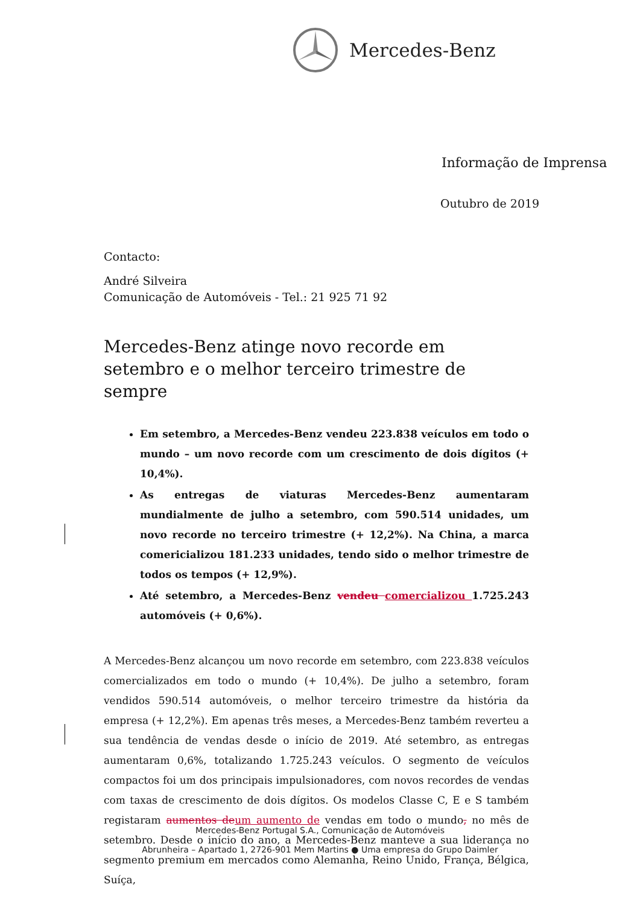Mercedes-Benz
Informação de Imprensa
Outubro de 2019
Contacto:
André Silveira
Comunicação de Automóveis - Tel.: 21 925 71 92
Mercedes-Benz atinge novo recorde em setembro e o melhor terceiro trimestre de sempre
Em setembro, a Mercedes-Benz vendeu 223.838 veículos em todo o mundo – um novo recorde com um crescimento de dois dígitos (+ 10,4%).
As entregas de viaturas Mercedes-Benz aumentaram mundialmente de julho a setembro, com 590.514 unidades, um novo recorde no terceiro trimestre (+ 12,2%). Na China, a marca comericializou 181.233 unidades, tendo sido o melhor trimestre de todos os tempos (+ 12,9%).
Até setembro, a Mercedes-Benz vendeu comercializou 1.725.243 automóveis (+ 0,6%).
A Mercedes-Benz alcançou um novo recorde em setembro, com 223.838 veículos comercializados em todo o mundo (+ 10,4%). De julho a setembro, foram vendidos 590.514 automóveis, o melhor terceiro trimestre da história da empresa (+ 12,2%). Em apenas três meses, a Mercedes-Benz também reverteu a sua tendência de vendas desde o início de 2019. Até setembro, as entregas aumentaram 0,6%, totalizando 1.725.243 veículos. O segmento de veículos compactos foi um dos principais impulsionadores, com novos recordes de vendas com taxas de crescimento de dois dígitos. Os modelos Classe C, E e S também registaram aumentos de um aumento de vendas em todo o mundo, no mês de setembro. Desde o início do ano, a Mercedes-Benz manteve a sua liderança no segmento premium em mercados como Alemanha, Reino Unido, França, Bélgica, Suíça,
Mercedes-Benz Portugal S.A., Comunicação de Automóveis
Abrunheira – Apartado 1, 2726-901 Mem Martins ● Uma empresa do Grupo Daimler